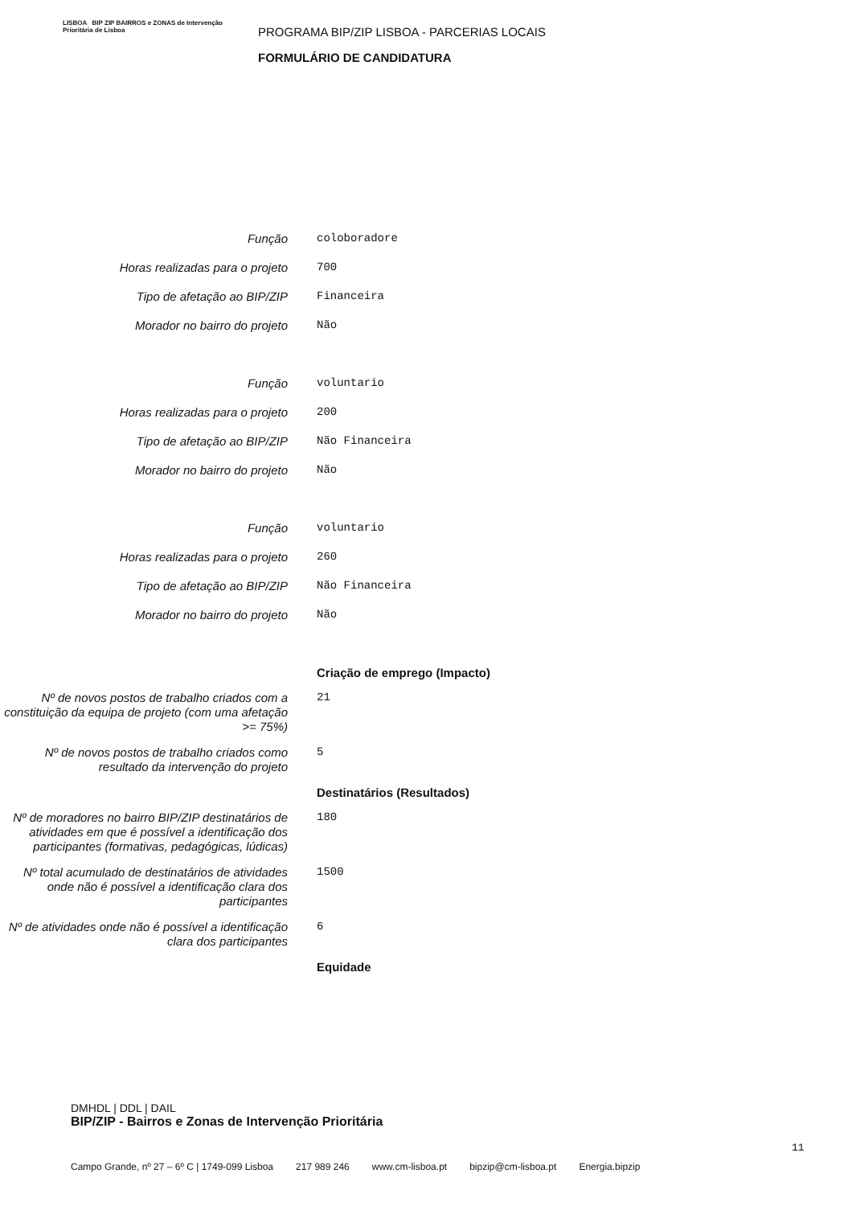LISBOA BIP ZIP BAIRROS e ZONAS de Intervenção Prioritária de Lisboa
PROGRAMA BIP/ZIP LISBOA - PARCERIAS LOCAIS
FORMULÁRIO DE CANDIDATURA
Função
coloboradore
Horas realizadas para o projeto
700
Tipo de afetação ao BIP/ZIP
Financeira
Morador no bairro do projeto
Não
Função
voluntario
Horas realizadas para o projeto
200
Tipo de afetação ao BIP/ZIP
Não Financeira
Morador no bairro do projeto
Não
Função
voluntario
Horas realizadas para o projeto
260
Tipo de afetação ao BIP/ZIP
Não Financeira
Morador no bairro do projeto
Não
Criação de emprego (Impacto)
Nº de novos postos de trabalho criados com a constituição da equipa de projeto (com uma afetação >= 75%)
21
Nº de novos postos de trabalho criados como resultado da intervenção do projeto
5
Destinatários (Resultados)
Nº de moradores no bairro BIP/ZIP destinatários de atividades em que é possível a identificação dos participantes (formativas, pedagógicas, lúdicas)
180
Nº total acumulado de destinatários de atividades onde não é possível a identificação clara dos participantes
1500
Nº de atividades onde não é possível a identificação clara dos participantes
6
Equidade
DMHDL | DDL | DAIL
BIP/ZIP - Bairros e Zonas de Intervenção Prioritária
11
Campo Grande, nº 27 – 6º C | 1749-099 Lisboa 217 989 246 www.cm-lisboa.pt bipzip@cm-lisboa.pt Energia.bipzip